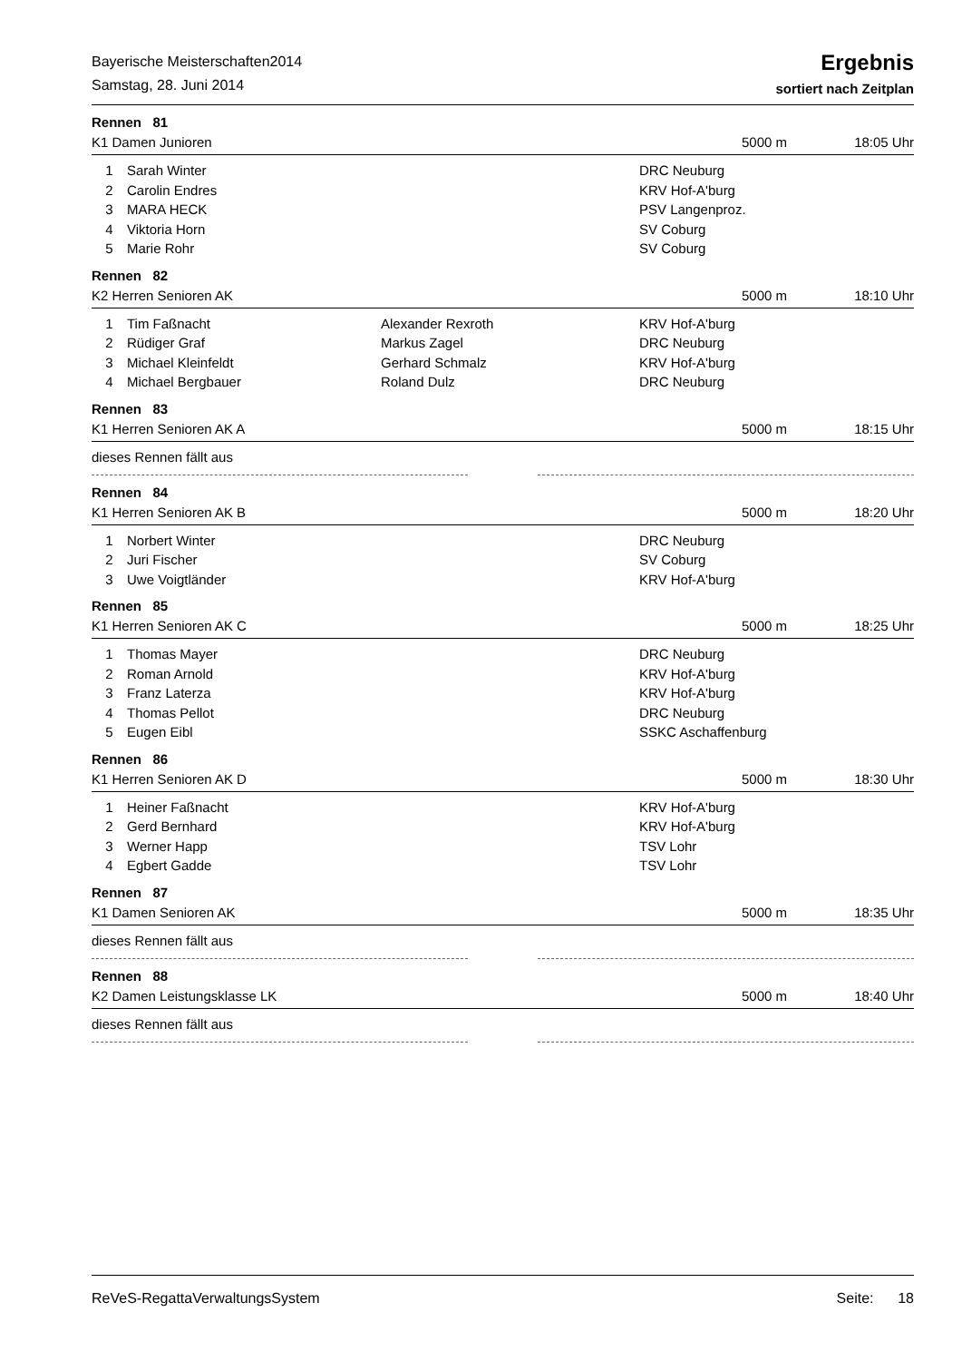Bayerische Meisterschaften2014
Samstag, 28. Juni 2014
Ergebnis
sortiert nach Zeitplan
Rennen 81
K1 Damen Junioren 5000 m 18:05 Uhr
| 1 | Sarah Winter | | DRC Neuburg |
| 2 | Carolin Endres | | KRV Hof-A'burg |
| 3 | MARA HECK | | PSV Langenproz. |
| 4 | Viktoria Horn | | SV Coburg |
| 5 | Marie Rohr | | SV Coburg |
Rennen 82
K2 Herren Senioren AK 5000 m 18:10 Uhr
| 1 | Tim Faßnacht | Alexander Rexroth | KRV Hof-A'burg |
| 2 | Rüdiger Graf | Markus Zagel | DRC Neuburg |
| 3 | Michael Kleinfeldt | Gerhard Schmalz | KRV Hof-A'burg |
| 4 | Michael Bergbauer | Roland Dulz | DRC Neuburg |
Rennen 83
K1 Herren Senioren AK A 5000 m 18:15 Uhr
dieses Rennen fällt aus
Rennen 84
K1 Herren Senioren AK B 5000 m 18:20 Uhr
| 1 | Norbert Winter | | DRC Neuburg |
| 2 | Juri Fischer | | SV Coburg |
| 3 | Uwe Voigtländer | | KRV Hof-A'burg |
Rennen 85
K1 Herren Senioren AK C 5000 m 18:25 Uhr
| 1 | Thomas Mayer | | DRC Neuburg |
| 2 | Roman Arnold | | KRV Hof-A'burg |
| 3 | Franz Laterza | | KRV Hof-A'burg |
| 4 | Thomas Pellot | | DRC Neuburg |
| 5 | Eugen Eibl | | SSKC Aschaffenburg |
Rennen 86
K1 Herren Senioren AK D 5000 m 18:30 Uhr
| 1 | Heiner Faßnacht | | KRV Hof-A'burg |
| 2 | Gerd Bernhard | | KRV Hof-A'burg |
| 3 | Werner Happ | | TSV Lohr |
| 4 | Egbert Gadde | | TSV Lohr |
Rennen 87
K1 Damen Senioren AK 5000 m 18:35 Uhr
dieses Rennen fällt aus
Rennen 88
K2 Damen Leistungsklasse LK 5000 m 18:40 Uhr
dieses Rennen fällt aus
ReVeS-RegattaVerwaltungsSystem Seite: 18